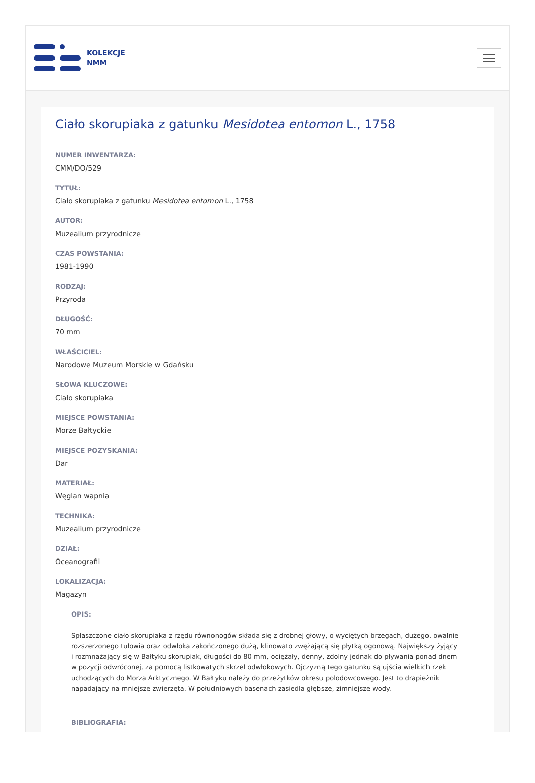KOLEKCJE
NMM
Ciało skorupiaka z gatunku Mesidotea entomon L., 1758
NUMER INWENTARZA:
CMM/DO/529
TYTUŁ:
Ciało skorupiaka z gatunku Mesidotea entomon L., 1758
AUTOR:
Muzealium przyrodnicze
CZAS POWSTANIA:
1981-1990
RODZAJ:
Przyroda
DŁUGOŚĆ:
70 mm
WŁAŚCICIEL:
Narodowe Muzeum Morskie w Gdańsku
SŁOWA KLUCZOWE:
Ciało skorupiaka
MIEJSCE POWSTANIA:
Morze Bałtyckie
MIEJSCE POZYSKANIA:
Dar
MATERIAŁ:
Węglan wapnia
TECHNIKA:
Muzealium przyrodnicze
DZIAŁ:
Oceanografii
LOKALIZACJA:
Magazyn
OPIS:
Spłaszczone ciało skorupiaka z rzędu równonogów składa się z drobnej głowy, o wyciętych brzegach, dużego, owalnie rozszerzonego tułowia oraz odwłoka zakończonego dużą, klinowato zwężającą się płytką ogonową. Największy żyjący i rozmnażający się w Bałtyku skorupiak, długości do 80 mm, ociężały, denny, zdolny jednak do pływania ponad dnem w pozycji odwróconej, za pomocą listkowatych skrzel odwłokowych. Ojczyzną tego gatunku są ujścia wielkich rzek uchodzących do Morza Arktycznego. W Bałtyku należy do przeżytków okresu polodowcowego. Jest to drapieżnik napadający na mniejsze zwierzęta. W południowych basenach zasiedla głębsze, zimniejsze wody.
BIBLIOGRAFIA: